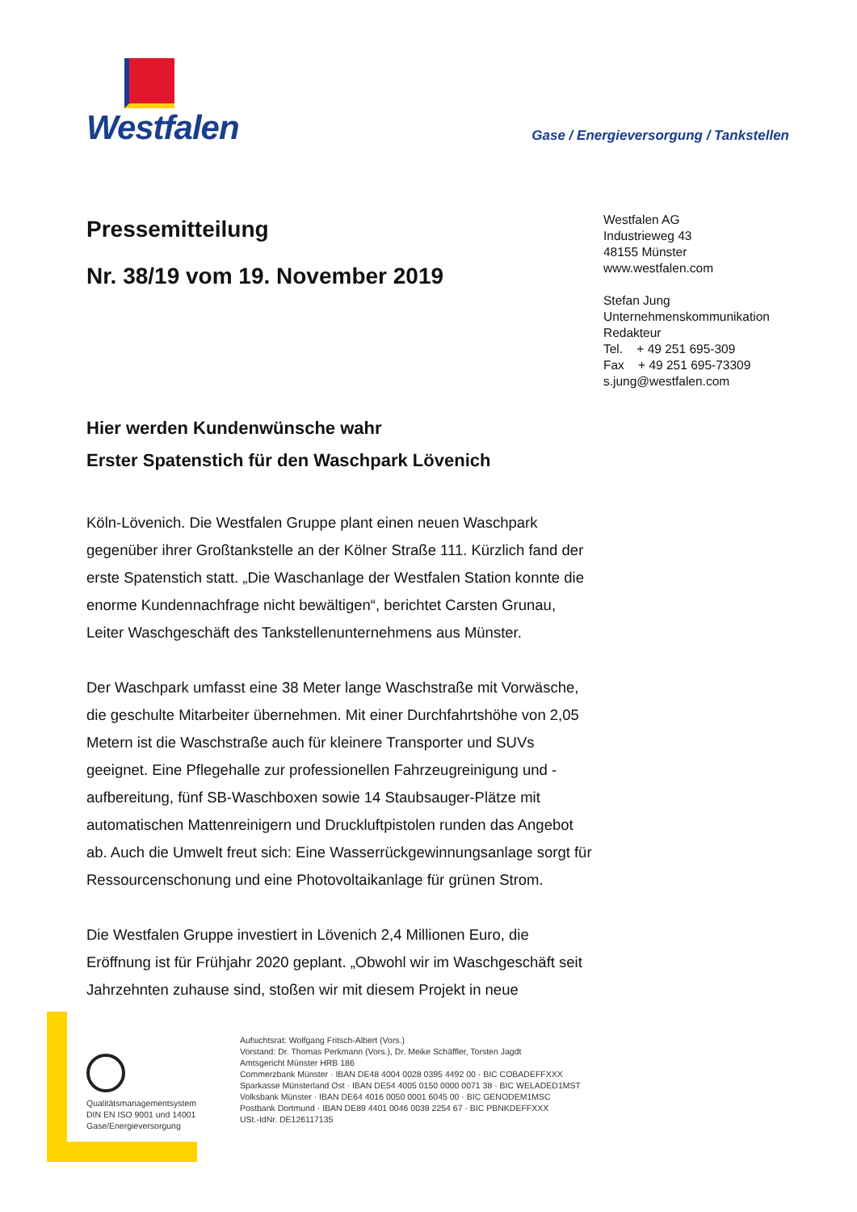Westfalen
Gase / Energieversorgung / Tankstellen
Pressemitteilung
Nr. 38/19 vom 19. November 2019
Westfalen AG
Industrieweg 43
48155 Münster
www.westfalen.com
Stefan Jung
Unternehmenskommunikation
Redakteur
Tel. + 49 251 695-309
Fax + 49 251 695-73309
s.jung@westfalen.com
Hier werden Kundenwünsche wahr
Erster Spatenstich für den Waschpark Lövenich
Köln-Lövenich. Die Westfalen Gruppe plant einen neuen Waschpark gegenüber ihrer Großtankstelle an der Kölner Straße 111. Kürzlich fand der erste Spatenstich statt. „Die Waschanlage der Westfalen Station konnte die enorme Kundennachfrage nicht bewältigen“, berichtet Carsten Grunau, Leiter Waschgeschäft des Tankstellenunternehmens aus Münster.
Der Waschpark umfasst eine 38 Meter lange Waschstraße mit Vorwäsche, die geschulte Mitarbeiter übernehmen. Mit einer Durchfahrtshöhe von 2,05 Metern ist die Waschstraße auch für kleinere Transporter und SUVs geeignet. Eine Pflegehalle zur professionellen Fahrzeugreinigung und -aufbereitung, fünf SB-Waschboxen sowie 14 Staubsauger-Plätze mit automatischen Mattenreinigern und Druckluftpistolen runden das Angebot ab. Auch die Umwelt freut sich: Eine Wasserrückgewinnungsanlage sorgt für Ressourcenschonung und eine Photovoltaikanlage für grünen Strom.
Die Westfalen Gruppe investiert in Lövenich 2,4 Millionen Euro, die Eröffnung ist für Frühjahr 2020 geplant. „Obwohl wir im Waschgeschäft seit Jahrzehnten zuhause sind, stoßen wir mit diesem Projekt in neue
Qualitätsmanagementsystem
DIN EN ISO 9001 und 14001
Gase/Energieversorgung
Aufsichtsrat: Wolfgang Fritsch-Albert (Vors.)
Vorstand: Dr. Thomas Perkmann (Vors.), Dr. Meike Schäffler, Torsten Jagdt
Amtsgericht Münster HRB 186
Commerzbank Münster · IBAN DE48 4004 0028 0395 4492 00 · BIC COBADEFFXXX
Sparkasse Münsterland Ost · IBAN DE54 4005 0150 0000 0071 38 · BIC WELADED1MST
Volksbank Münster · IBAN DE64 4016 0050 0001 6045 00 · BIC GENODEM1MSC
Postbank Dortmund · IBAN DE89 4401 0046 0039 2254 67 · BIC PBNKDEFFXXX
USt.-IdNr. DE126117135